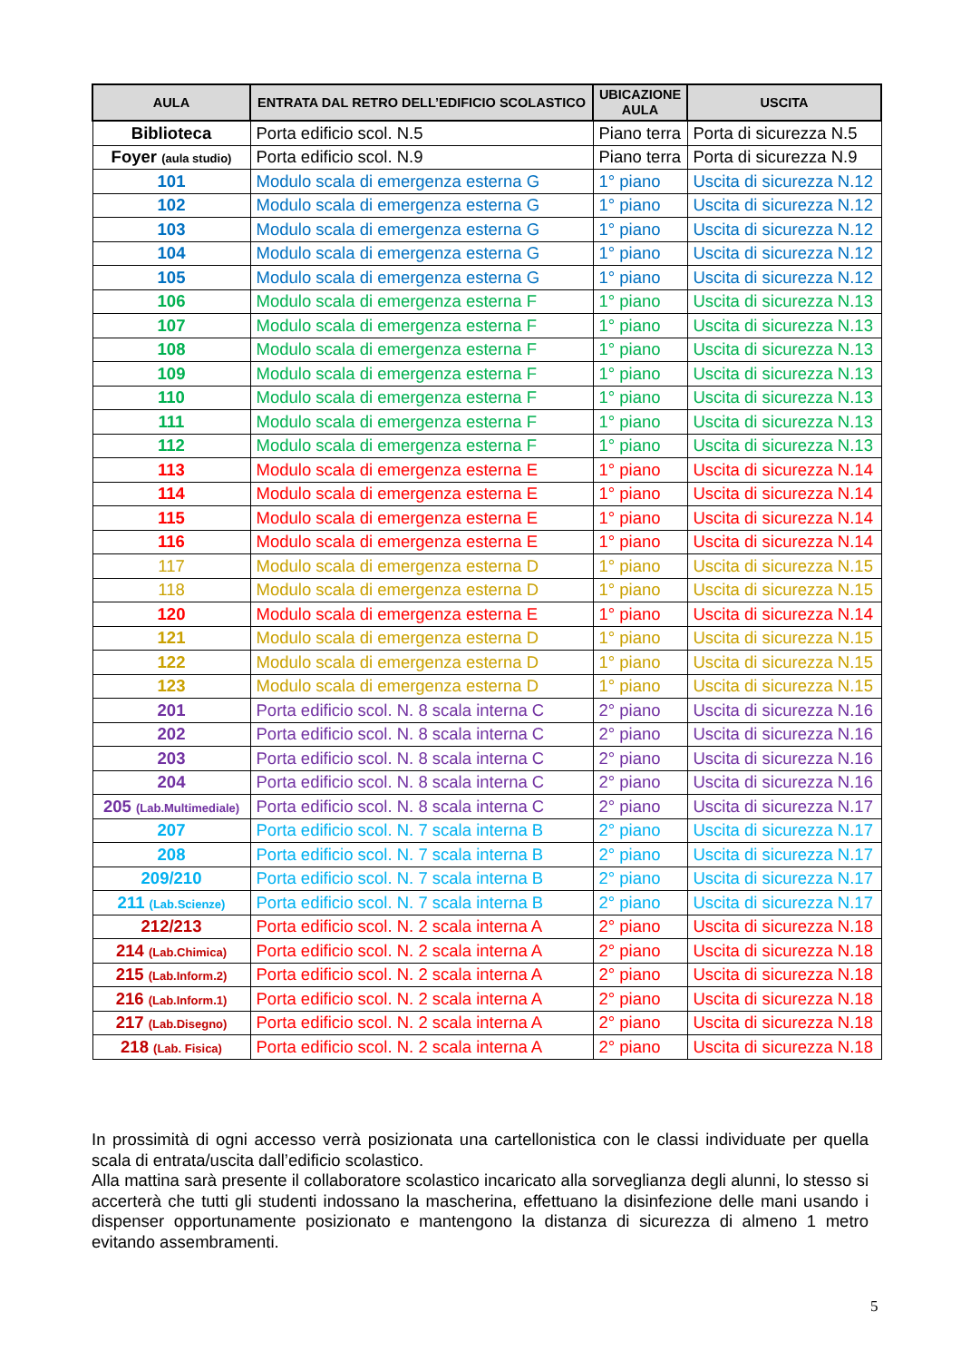| AULA | ENTRATA DAL RETRO DELL’EDIFICIO SCOLASTICO | UBICAZIONE AULA | USCITA |
| --- | --- | --- | --- |
| Biblioteca | Porta edificio scol. N.5 | Piano terra | Porta di sicurezza N.5 |
| Foyer (aula studio) | Porta edificio scol. N.9 | Piano terra | Porta di sicurezza N.9 |
| 101 | Modulo scala di emergenza esterna G | 1° piano | Uscita di sicurezza N.12 |
| 102 | Modulo scala di emergenza esterna G | 1° piano | Uscita di sicurezza N.12 |
| 103 | Modulo scala di emergenza esterna G | 1° piano | Uscita di sicurezza N.12 |
| 104 | Modulo scala di emergenza esterna G | 1° piano | Uscita di sicurezza N.12 |
| 105 | Modulo scala di emergenza esterna G | 1° piano | Uscita di sicurezza N.12 |
| 106 | Modulo scala di emergenza esterna F | 1° piano | Uscita di sicurezza N.13 |
| 107 | Modulo scala di emergenza esterna F | 1° piano | Uscita di sicurezza N.13 |
| 108 | Modulo scala di emergenza esterna F | 1° piano | Uscita di sicurezza N.13 |
| 109 | Modulo scala di emergenza esterna F | 1° piano | Uscita di sicurezza N.13 |
| 110 | Modulo scala di emergenza esterna F | 1° piano | Uscita di sicurezza N.13 |
| 111 | Modulo scala di emergenza esterna F | 1° piano | Uscita di sicurezza N.13 |
| 112 | Modulo scala di emergenza esterna F | 1° piano | Uscita di sicurezza N.13 |
| 113 | Modulo scala di emergenza esterna E | 1° piano | Uscita di sicurezza N.14 |
| 114 | Modulo scala di emergenza esterna E | 1° piano | Uscita di sicurezza N.14 |
| 115 | Modulo scala di emergenza esterna E | 1° piano | Uscita di sicurezza N.14 |
| 116 | Modulo scala di emergenza esterna E | 1° piano | Uscita di sicurezza N.14 |
| 117 | Modulo scala di emergenza esterna D | 1° piano | Uscita di sicurezza N.15 |
| 118 | Modulo scala di emergenza esterna D | 1° piano | Uscita di sicurezza N.15 |
| 120 | Modulo scala di emergenza esterna E | 1° piano | Uscita di sicurezza N.14 |
| 121 | Modulo scala di emergenza esterna D | 1° piano | Uscita di sicurezza N.15 |
| 122 | Modulo scala di emergenza esterna D | 1° piano | Uscita di sicurezza N.15 |
| 123 | Modulo scala di emergenza esterna D | 1° piano | Uscita di sicurezza N.15 |
| 201 | Porta edificio scol. N. 8 scala interna C | 2° piano | Uscita di sicurezza N.16 |
| 202 | Porta edificio scol. N. 8 scala interna C | 2° piano | Uscita di sicurezza N.16 |
| 203 | Porta edificio scol. N. 8 scala interna C | 2° piano | Uscita di sicurezza N.16 |
| 204 | Porta edificio scol. N. 8 scala interna C | 2° piano | Uscita di sicurezza N.16 |
| 205 (Lab.Multimediale) | Porta edificio scol. N. 8 scala interna C | 2° piano | Uscita di sicurezza N.17 |
| 207 | Porta edificio scol. N. 7 scala interna B | 2° piano | Uscita di sicurezza N.17 |
| 208 | Porta edificio scol. N. 7 scala interna B | 2° piano | Uscita di sicurezza N.17 |
| 209/210 | Porta edificio scol. N. 7 scala interna B | 2° piano | Uscita di sicurezza N.17 |
| 211 (Lab.Scienze) | Porta edificio scol. N. 7 scala interna B | 2° piano | Uscita di sicurezza N.17 |
| 212/213 | Porta edificio scol. N. 2 scala interna A | 2° piano | Uscita di sicurezza N.18 |
| 214 (Lab.Chimica) | Porta edificio scol. N. 2 scala interna A | 2° piano | Uscita di sicurezza N.18 |
| 215 (Lab.Inform.2) | Porta edificio scol. N. 2 scala interna A | 2° piano | Uscita di sicurezza N.18 |
| 216 (Lab.Inform.1) | Porta edificio scol. N. 2 scala interna A | 2° piano | Uscita di sicurezza N.18 |
| 217 (Lab.Disegno) | Porta edificio scol. N. 2 scala interna A | 2° piano | Uscita di sicurezza N.18 |
| 218 (Lab. Fisica) | Porta edificio scol. N. 2 scala interna A | 2° piano | Uscita di sicurezza N.18 |
In prossimità di ogni accesso verrà posizionata una cartellonistica con le classi individuate per quella scala di entrata/uscita dall’edificio scolastico.
Alla mattina sarà presente il collaboratore scolastico incaricato alla sorveglianza degli alunni, lo stesso si accerterà che tutti gli studenti indossano la mascherina, effettuano la disinfezione delle mani usando i dispenser opportunamente posizionato e mantengono la distanza di sicurezza di almeno 1 metro evitando assembramenti.
5